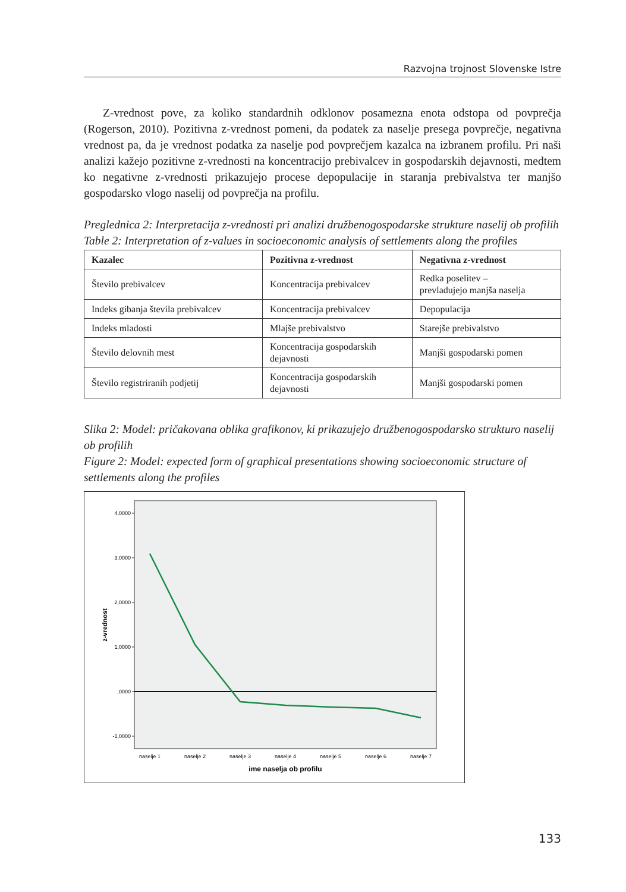Razvojna trojnost Slovenske Istre
Z-vrednost pove, za koliko standardnih odklonov posamezna enota odstopa od povprečja (Rogerson, 2010). Pozitivna z-vrednost pomeni, da podatek za naselje presega povprečje, negativna vrednost pa, da je vrednost podatka za naselje pod povprečjem kazalca na izbranem profilu. Pri naši analizi kažejo pozitivne z-vrednosti na koncentracijo prebivalcev in gospodarskih dejavnosti, medtem ko negativne z-vrednosti prikazujejo procese depopulacije in staranja prebivalstva ter manjšo gospodarsko vlogo naselij od povprečja na profilu.
Preglednica 2: Interpretacija z-vrednosti pri analizi družbenogospodarske strukture naselij ob profilih
Table 2: Interpretation of z-values in socioeconomic analysis of settlements along the profiles
| Kazalec | Pozitivna z-vrednost | Negativna z-vrednost |
| --- | --- | --- |
| Število prebivalcev | Koncentracija prebivalcev | Redka poselitev – prevladujejo manjša naselja |
| Indeks gibanja števila prebivalcev | Koncentracija prebivalcev | Depopulacija |
| Indeks mladosti | Mlajše prebivalstvo | Starejše prebivalstvo |
| Število delovnih mest | Koncentracija gospodarskih dejavnosti | Manjši gospodarski pomen |
| Število registriranih podjetij | Koncentracija gospodarskih dejavnosti | Manjši gospodarski pomen |
Slika 2: Model: pričakovana oblika grafikonov, ki prikazujejo družbenogospodarsko strukturo naselij ob profilih
Figure 2: Model: expected form of graphical presentations showing socioeconomic structure of settlements along the profiles
4,0000
3,0000
2,0000
1,0000
,0000
-1,0000
naselje 1
naselje 2
naselje 3
naselje 4
naselje 5
naselje 6
naselje 7
ime naselja ob profilu
z-vrednost
133